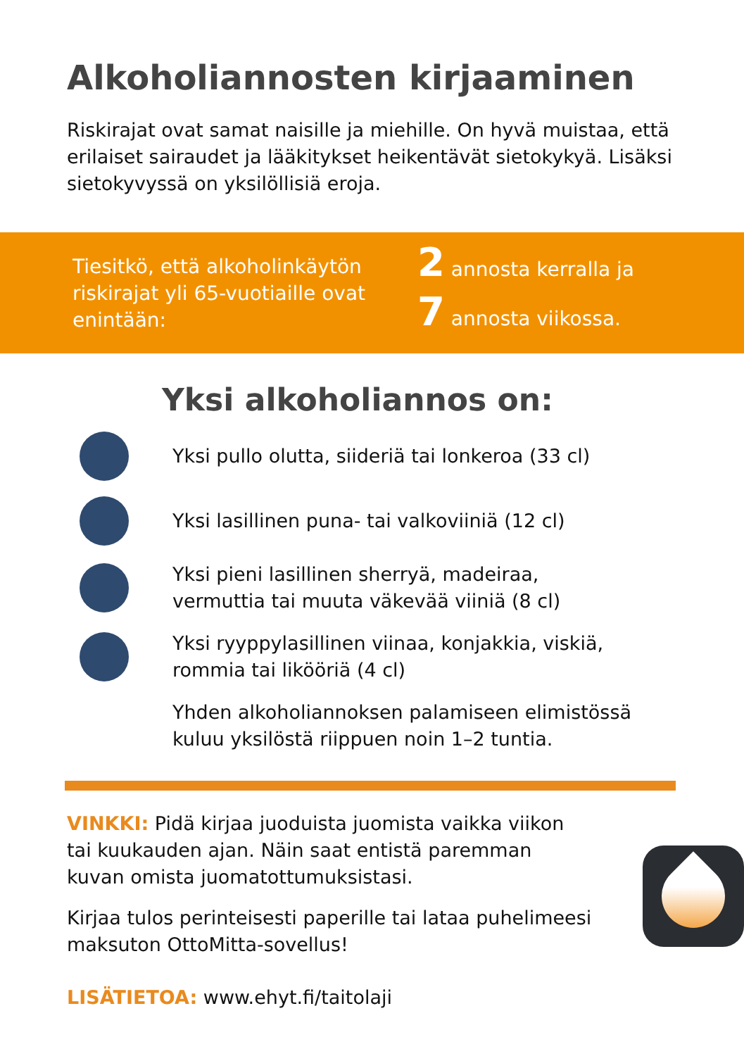Alkoholiannosten kirjaaminen
Riskirajat ovat samat naisille ja miehille. On hyvä muistaa, että erilaiset sairaudet ja lääkitykset heikentävät sietokykyä. Lisäksi sietokyvyssä on yksilöllisiä eroja.
Tiesitkö, että alkoholinkäytön riskirajat yli 65-vuotiaille ovat enintään:
2 annosta kerralla ja
7 annosta viikossa.
Yksi alkoholiannos on:
Yksi pullo olutta, siideriä tai lonkeroa (33 cl)
Yksi lasillinen puna- tai valkoviiniä (12 cl)
Yksi pieni lasillinen sherryä, madeiraa,
vermuttia tai muuta väkevää viiniä (8 cl)
Yksi ryyppylasillinen viinaa, konjakkia, viskiä,
rommia tai likööriä (4 cl)
Yhden alkoholiannoksen palamiseen elimistössä
kuluu yksilöstä riippuen noin 1–2 tuntia.
VINKKI: Pidä kirjaa juoduista juomista vaikka viikon tai kuukauden ajan. Näin saat entistä paremman kuvan omista juomatottumuksistasi.
Kirjaa tulos perinteisesti paperille tai lataa puhelimeesi maksuton OttoMitta-sovellus!
LISÄTIETOA: www.ehyt.fi/taitolaji